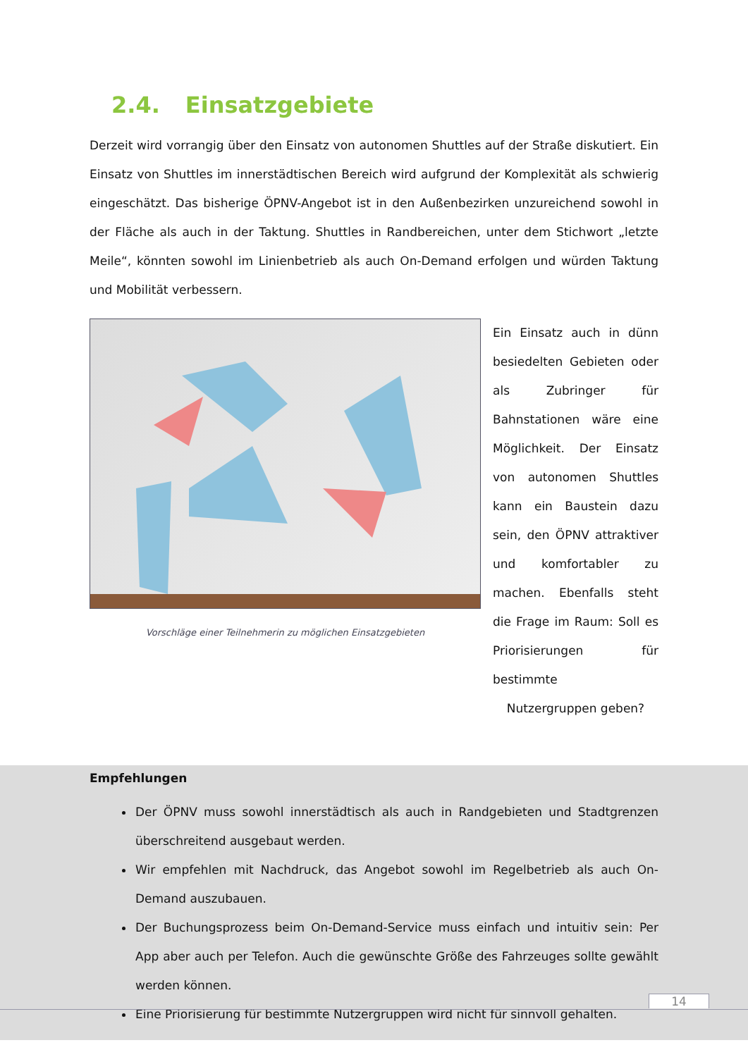2.4. Einsatzgebiete
Derzeit wird vorrangig über den Einsatz von autonomen Shuttles auf der Straße diskutiert. Ein Einsatz von Shuttles im innerstädtischen Bereich wird aufgrund der Komplexität als schwierig eingeschätzt. Das bisherige ÖPNV-Angebot ist in den Außenbezirken unzureichend sowohl in der Fläche als auch in der Taktung. Shuttles in Randbereichen, unter dem Stichwort „letzte Meile“, könnten sowohl im Linienbetrieb als auch On-Demand erfolgen und würden Taktung und Mobilität verbessern.
Vorschläge einer Teilnehmerin zu möglichen Einsatzgebieten
Ein Einsatz auch in dünn besiedelten Gebieten oder als Zubringer für Bahnstationen wäre eine Möglichkeit. Der Einsatz von autonomen Shuttles kann ein Baustein dazu sein, den ÖPNV attraktiver und komfortabler zu machen. Ebenfalls steht die Frage im Raum: Soll es Priorisierungen für bestimmte
Nutzergruppen geben?
Empfehlungen
Der ÖPNV muss sowohl innerstädtisch als auch in Randgebieten und Stadtgrenzen überschreitend ausgebaut werden.
Wir empfehlen mit Nachdruck, das Angebot sowohl im Regelbetrieb als auch On-Demand auszubauen.
Der Buchungsprozess beim On-Demand-Service muss einfach und intuitiv sein: Per App aber auch per Telefon. Auch die gewünschte Größe des Fahrzeuges sollte gewählt werden können.
Eine Priorisierung für bestimmte Nutzergruppen wird nicht für sinnvoll gehalten.
14